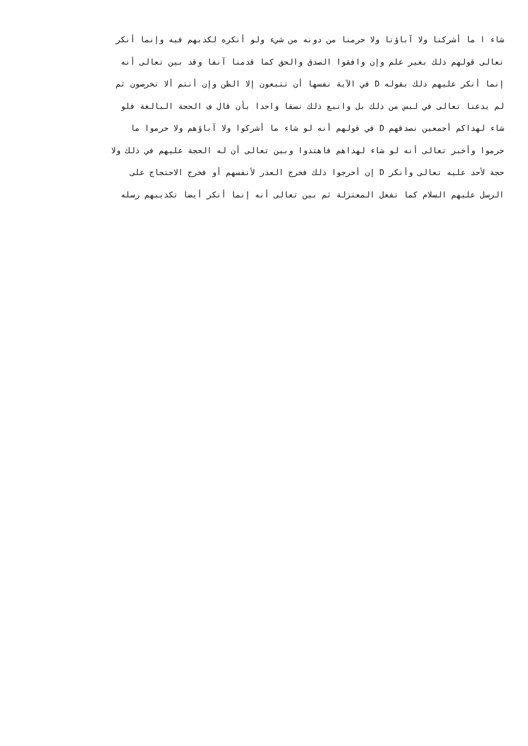شاء ا ما أشركنا ولا آباؤنا ولا حرمنا من دونه من شيء ولو أنكره لكذبهم فيه وإنما أنكر
تعالى قولهم ذلك بغير علم وإن وافقوا الصدق والحق كما قدمنا آنفا وقد بين تعالى أنه
إنما أنكر عليهم ذلك بقوله D في الآية نفسها أن تتبعون إلا الظن وإن أنتم ألا تخرصون ثم
لم يدعنا تعالى في لبس من ذلك بل واتبع ذلك نسقا واحدا بأن قال ف الحجة البالغة فلو
شاء لهداكم أجمعين نصدقهم D في قولهم أنه لو شاء ما أشركوا ولا آباؤهم ولا حرموا ما
حرموا وأخبر تعالى أنه لو شاء لهداهم فاهتدوا وبين تعالى أن له الحجة عليهم في ذلك ولا
حجة لأحد عليه تعالى وأنكر D إن أخرجوا ذلك فخرج العذر لأنفسهم أو فخرج الاحتجاج على
الرسل عليهم السلام كما تفعل المعتزلة ثم بين تعالى أنه إنما أنكر أيضا تكذيبهم رسله